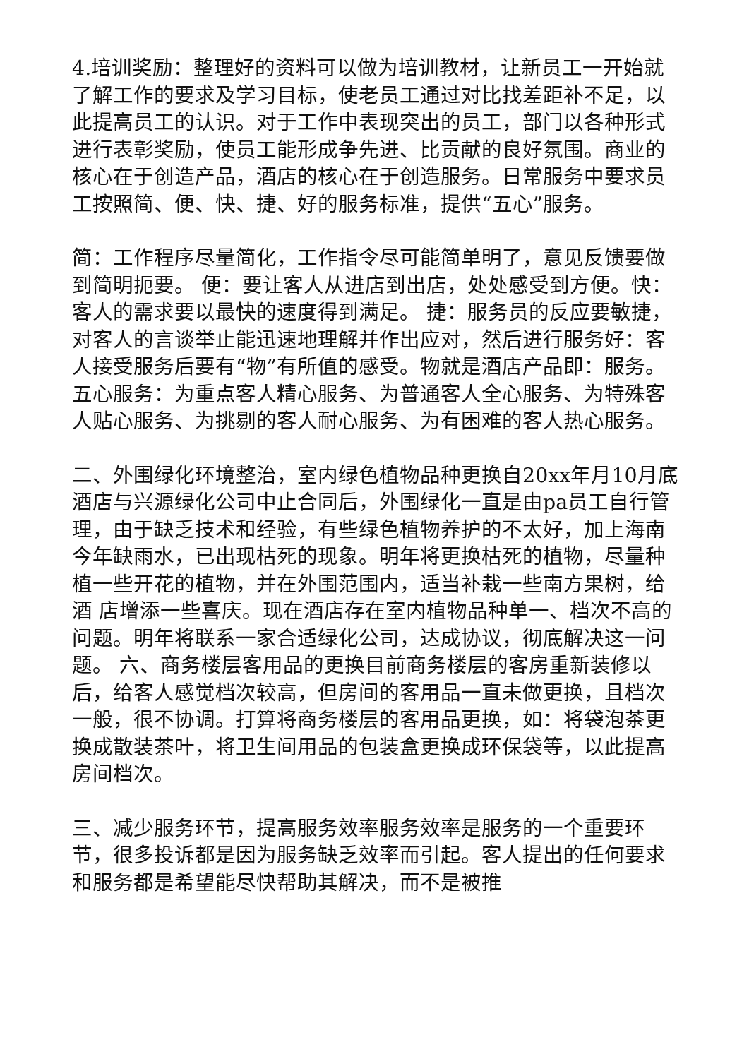4.培训奖励：整理好的资料可以做为培训教材，让新员工一开始就了解工作的要求及学习目标，使老员工通过对比找差距补不足，以此提高员工的认识。对于工作中表现突出的员工，部门以各种形式进行表彰奖励，使员工能形成争先进、比贡献的良好氛围。商业的核心在于创造产品，酒店的核心在于创造服务。日常服务中要求员工按照简、便、快、捷、好的服务标准，提供“五心”服务。
简：工作程序尽量简化，工作指令尽可能简单明了，意见反馈要做到简明扼要。 便：要让客人从进店到出店，处处感受到方便。快：客人的需求要以最快的速度得到满足。 捷：服务员的反应要敏捷，对客人的言谈举止能迅速地理解并作出应对，然后进行服务好：客人接受服务后要有“物”有所值的感受。物就是酒店产品即：服务。 五心服务：为重点客人精心服务、为普通客人全心服务、为特殊客人贴心服务、为挑剔的客人耐心服务、为有困难的客人热心服务。
二、外围绿化环境整治，室内绿色植物品种更换自20xx年月10月底酒店与兴源绿化公司中止合同后，外围绿化一直是由pa员工自行管理，由于缺乏技术和经验，有些绿色植物养护的不太好，加上海南今年缺雨水，已出现枯死的现象。明年将更换枯死的植物，尽量种植一些开花的植物，并在外围范围内，适当补栽一些南方果树，给酒 店增添一些喜庆。现在酒店存在室内植物品种单一、档次不高的问题。明年将联系一家合适绿化公司，达成协议，彻底解决这一问题。 六、商务楼层客用品的更换目前商务楼层的客房重新装修以后，给客人感觉档次较高，但房间的客用品一直未做更换，且档次一般，很不协调。打算将商务楼层的客用品更换，如：将袋泡茶更换成散装茶叶，将卫生间用品的包装盒更换成环保袋等，以此提高房间档次。
三、减少服务环节，提高服务效率服务效率是服务的一个重要环节，很多投诉都是因为服务缺乏效率而引起。客人提出的任何要求和服务都是希望能尽快帮助其解决，而不是被推